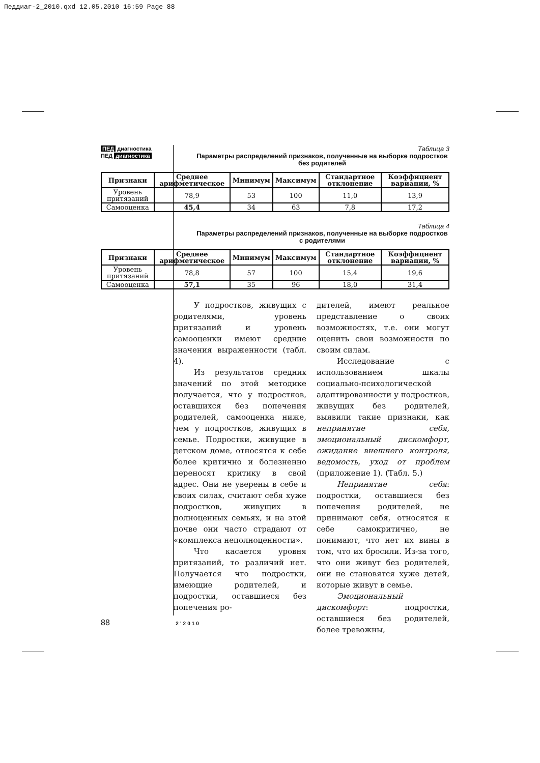Педдиаг-2_2010.qxd 12.05.2010 16:59 Page 88
ПЕД диагностика
ПЕД диагностика
Таблица 3
Параметры распределений признаков, полученные на выборке подростков без родителей
| Признаки | Среднее арифметическое | Минимум | Максимум | Стандартное отклонение | Коэффициент вариации, % |
| --- | --- | --- | --- | --- | --- |
| Уровень притязаний | 78,9 | 53 | 100 | 11,0 | 13,9 |
| Самооценка | 45,4 | 34 | 63 | 7,8 | 17,2 |
Таблица 4
Параметры распределений признаков, полученные на выборке подростков с родителями
| Признаки | Среднее арифметическое | Минимум | Максимум | Стандартное отклонение | Коэффициент вариации, % |
| --- | --- | --- | --- | --- | --- |
| Уровень притязаний | 78,8 | 57 | 100 | 15,4 | 19,6 |
| Самооценка | 57,1 | 35 | 96 | 18,0 | 31,4 |
У подростков, живущих с родителями, уровень притязаний и уровень самооценки имеют средние значения выраженности (табл. 4).
Из результатов средних значений по этой методике получается, что у подростков, оставшихся без попечения родителей, самооценка ниже, чем у подростков, живущих в семье. Подростки, живущие в детском доме, относятся к себе более критично и болезненно переносят критику в свой адрес. Они не уверены в себе и своих силах, считают себя хуже подростков, живущих в полноценных семьях, и на этой почве они часто страдают от «комплекса неполноценности».
Что касается уровня притязаний, то различий нет. Получается что подростки, имеющие родителей, и подростки, оставшиеся без попечения ро-
дителей, имеют реальное представление о своих возможностях, т.е. они могут оценить свои возможности по своим силам.
Исследование с использованием шкалы социально-психологической адаптированности у подростков, живущих без родителей, выявили такие признаки, как непринятие себя, эмоциональный дискомфорт, ожидание внешнего контроля, ведомость, уход от проблем (приложение 1). (Табл. 5.)
Непринятие себя: подростки, оставшиеся без попечения родителей, не принимают себя, относятся к себе самокритично, не понимают, что нет их вины в том, что их бросили. Из-за того, что они живут без родителей, они не становятся хуже детей, которые живут в семье.
Эмоциональный дискомфорт: подростки, оставшиеся без родителей, более тревожны,
88 2’2010